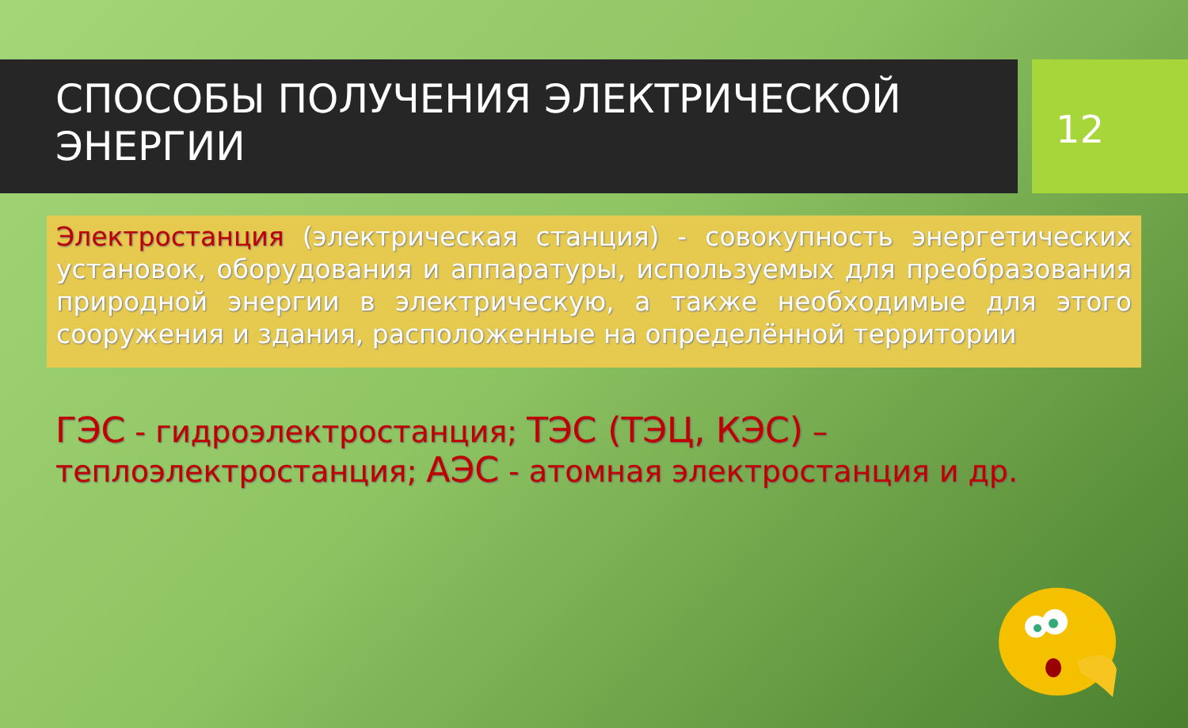СПОСОБЫ ПОЛУЧЕНИЯ ЭЛЕКТРИЧЕСКОЙ ЭНЕРГИИ
12
Электростанция (электрическая станция) - совокупность энергетических установок, оборудования и аппаратуры, используемых для преобразования природной энергии в электрическую, а также необходимые для этого сооружения и здания, расположенные на определённой территории
ГЭС - гидроэлектростанция; ТЭС (ТЭЦ, КЭС) – теплоэлектростанция; АЭС - атомная электростанция и др.